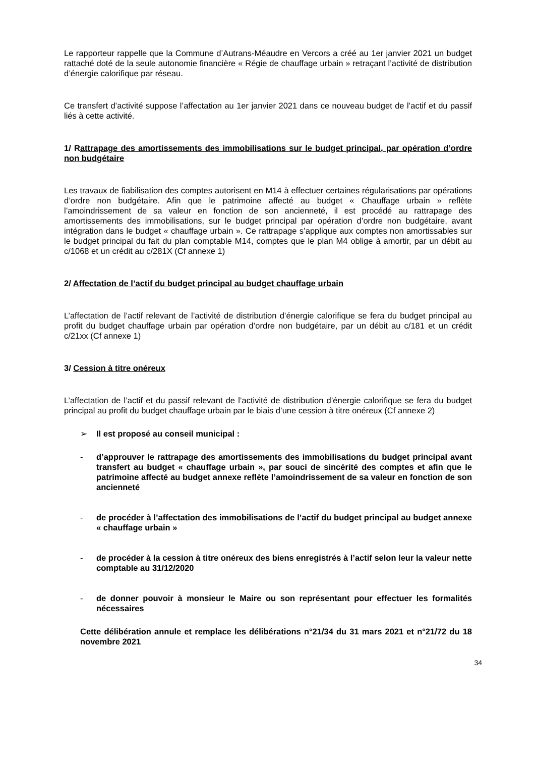Le rapporteur rappelle que la Commune d’Autrans-Méaudre en Vercors a créé au 1er janvier 2021 un budget rattaché doté de la seule autonomie financière « Régie de chauffage urbain » retraçant l’activité de distribution d’énergie calorifique par réseau.
Ce transfert d’activité suppose l’affectation au 1er janvier 2021 dans ce nouveau budget de l’actif et du passif liés à cette activité.
1/ Rattrapage des amortissements des immobilisations sur le budget principal, par opération d’ordre non budgétaire
Les travaux de fiabilisation des comptes autorisent en M14 à effectuer certaines régularisations par opérations d’ordre non budgétaire. Afin que le patrimoine affecté au budget « Chauffage urbain » reflète l’amoindrissement de sa valeur en fonction de son ancienneté, il est procédé au rattrapage des amortissements des immobilisations, sur le budget principal par opération d’ordre non budgétaire, avant intégration dans le budget « chauffage urbain ». Ce rattrapage s’applique aux comptes non amortissables sur le budget principal du fait du plan comptable M14, comptes que le plan M4 oblige à amortir, par un débit au c/1068 et un crédit au c/281X (Cf annexe 1)
2/ Affectation de l’actif du budget principal au budget chauffage urbain
L’affectation de l’actif relevant de l’activité de distribution d’énergie calorifique se fera du budget principal au profit du budget chauffage urbain par opération d’ordre non budgétaire, par un débit au c/181 et un crédit c/21xx (Cf annexe 1)
3/ Cession à titre onéreux
L’affectation de l’actif et du passif relevant de l’activité de distribution d’énergie calorifique se fera du budget principal au profit du budget chauffage urbain par le biais d’une cession à titre onéreux (Cf annexe 2)
➢ Il est proposé au conseil municipal :
- d’approuver le rattrapage des amortissements des immobilisations du budget principal avant transfert au budget « chauffage urbain », par souci de sincérité des comptes et afin que le patrimoine affecté au budget annexe reflète l’amoindrissement de sa valeur en fonction de son ancienneté
- de procéder à l’affectation des immobilisations de l’actif du budget principal au budget annexe « chauffage urbain »
- de procéder à la cession à titre onéreux des biens enregistrés à l’actif selon leur la valeur nette comptable au 31/12/2020
- de donner pouvoir à monsieur le Maire ou son représentant pour effectuer les formalités nécessaires
Cette délibération annule et remplace les délibérations n°21/34 du 31 mars 2021 et n°21/72 du 18 novembre 2021
34